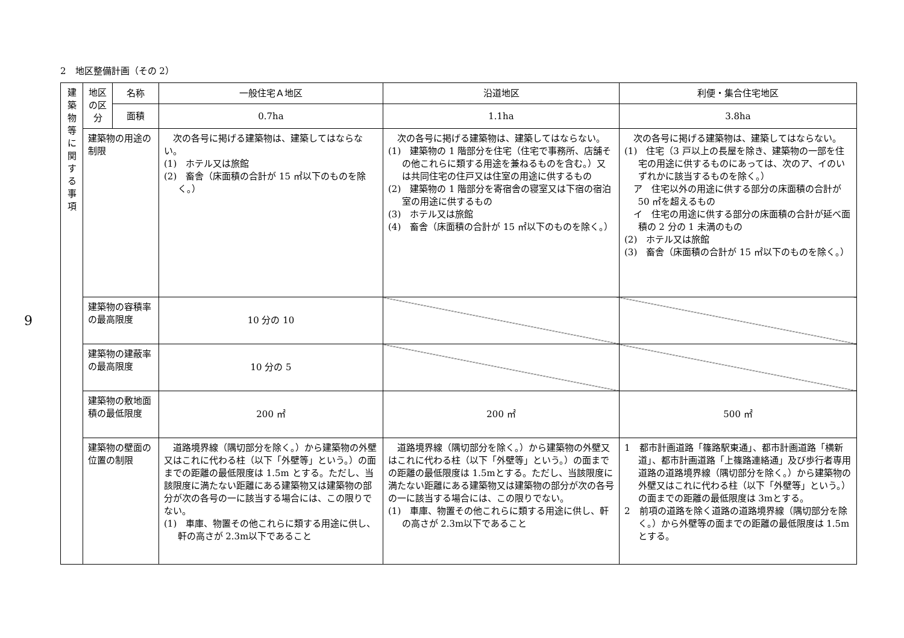2　地区整備計画（その 2）
9
| 建 築 物 等 に 関 す る 事 項 | 地区の区分 | 名称 | 一般住宅Ａ地区 | 沿道地区 | 利便・集合住宅地区 |
| | | 面積 | 0.7ha | 1.1ha | 3.8ha |
| | 建築物の用途の制限 | | 次の各号に掲げる建築物は、建築してはならない。 (1) ホテル又は旅館 (2) 畜舎（床面積の合計が 15 ㎡以下のものを除く。） | 次の各号に掲げる建築物は、建築してはならない。 (1) 建築物の 1 階部分を住宅（住宅で事務所、店舗その他これらに類する用途を兼ねるものを含む。）又は共同住宅の住戸又は住室の用途に供するもの (2) 建築物の 1 階部分を寄宿舎の寝室又は下宿の宿泊室の用途に供するもの (3) ホテル又は旅館 (4) 畜舎（床面積の合計が 15 ㎡以下のものを除く。） | 次の各号に掲げる建築物は、建築してはならない。 (1) 住宅（3 戸以上の長屋を除き、建築物の一部を住宅の用途に供するものにあっては、次のア、イのいずれかに該当するものを除く。） ア 住宅以外の用途に供する部分の床面積の合計が 50 ㎡を超えるもの イ 住宅の用途に供する部分の床面積の合計が延べ面積の 2 分の 1 未満のもの (2) ホテル又は旅館 (3) 畜舎（床面積の合計が 15 ㎡以下のものを除く。） |
| | 建築物の容積率の最高限度 | | 10 分の 10 | | |
| | 建築物の建蔽率の最高限度 | | 10 分の 5 | | |
| | 建築物の敷地面積の最低限度 | | 200 ㎡ | 200 ㎡ | 500 ㎡ |
| | 建築物の壁面の位置の制限 | | 道路境界線（隅切部分を除く。）から建築物の外壁又はこれに代わる柱（以下「外壁等」という。）の面までの距離の最低限度は 1.5m とする。ただし、当該限度に満たない距離にある建築物又は建築物の部分が次の各号の一に該当する場合には、この限りでない。 (1) 車庫、物置その他これらに類する用途に供し、軒の高さが 2.3m以下であること | 道路境界線（隅切部分を除く。）から建築物の外壁又はこれに代わる柱（以下「外壁等」という。）の面までの距離の最低限度は 1.5mとする。ただし、当該限度に満たない距離にある建築物又は建築物の部分が次の各号の一に該当する場合には、この限りでない。 (1) 車庫、物置その他これらに類する用途に供し、軒の高さが 2.3m以下であること | 1 都市計画道路「篠路駅東通」、都市計画道路「横新道」、都市計画道路「上篠路連絡通」及び歩行者専用道路の道路境界線（隅切部分を除く。）から建築物の外壁又はこれに代わる柱（以下「外壁等」という。）の面までの距離の最低限度は 3mとする。 2 前項の道路を除く道路の道路境界線（隅切部分を除く。）から外壁等の面までの距離の最低限度は 1.5mとする。 |